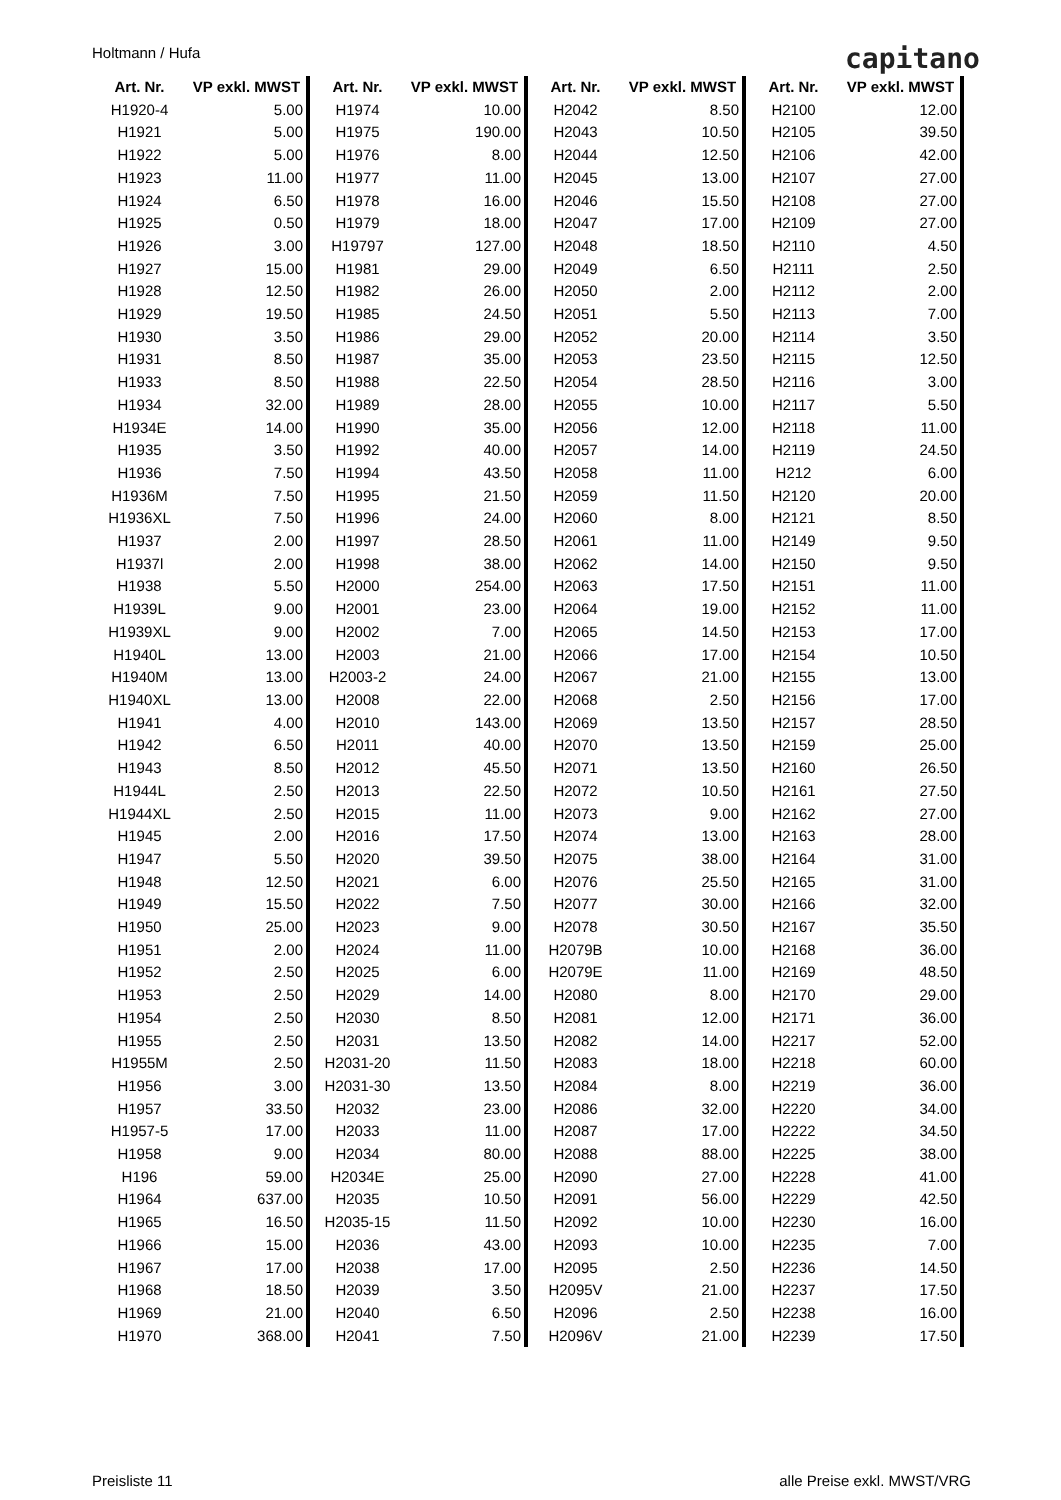Holtmann / Hufa capitano
| Art. Nr. | VP exkl. MWST |
| --- | --- |
| H1920-4 | 5.00 |
| H1921 | 5.00 |
| H1922 | 5.00 |
| H1923 | 11.00 |
| H1924 | 6.50 |
| H1925 | 0.50 |
| H1926 | 3.00 |
| H1927 | 15.00 |
| H1928 | 12.50 |
| H1929 | 19.50 |
| H1930 | 3.50 |
| H1931 | 8.50 |
| H1933 | 8.50 |
| H1934 | 32.00 |
| H1934E | 14.00 |
| H1935 | 3.50 |
| H1936 | 7.50 |
| H1936M | 7.50 |
| H1936XL | 7.50 |
| H1937 | 2.00 |
| H1937l | 2.00 |
| H1938 | 5.50 |
| H1939L | 9.00 |
| H1939XL | 9.00 |
| H1940L | 13.00 |
| H1940M | 13.00 |
| H1940XL | 13.00 |
| H1941 | 4.00 |
| H1942 | 6.50 |
| H1943 | 8.50 |
| H1944L | 2.50 |
| H1944XL | 2.50 |
| H1945 | 2.00 |
| H1947 | 5.50 |
| H1948 | 12.50 |
| H1949 | 15.50 |
| H1950 | 25.00 |
| H1951 | 2.00 |
| H1952 | 2.50 |
| H1953 | 2.50 |
| H1954 | 2.50 |
| H1955 | 2.50 |
| H1955M | 2.50 |
| H1956 | 3.00 |
| H1957 | 33.50 |
| H1957-5 | 17.00 |
| H1958 | 9.00 |
| H196 | 59.00 |
| H1964 | 637.00 |
| H1965 | 16.50 |
| H1966 | 15.00 |
| H1967 | 17.00 |
| H1968 | 18.50 |
| H1969 | 21.00 |
| H1970 | 368.00 |
| Art. Nr. | VP exkl. MWST |
| --- | --- |
| H1974 | 10.00 |
| H1975 | 190.00 |
| H1976 | 8.00 |
| H1977 | 11.00 |
| H1978 | 16.00 |
| H1979 | 18.00 |
| H19797 | 127.00 |
| H1981 | 29.00 |
| H1982 | 26.00 |
| H1985 | 24.50 |
| H1986 | 29.00 |
| H1987 | 35.00 |
| H1988 | 22.50 |
| H1989 | 28.00 |
| H1990 | 35.00 |
| H1992 | 40.00 |
| H1994 | 43.50 |
| H1995 | 21.50 |
| H1996 | 24.00 |
| H1997 | 28.50 |
| H1998 | 38.00 |
| H2000 | 254.00 |
| H2001 | 23.00 |
| H2002 | 7.00 |
| H2003 | 21.00 |
| H2003-2 | 24.00 |
| H2008 | 22.00 |
| H2010 | 143.00 |
| H2011 | 40.00 |
| H2012 | 45.50 |
| H2013 | 22.50 |
| H2015 | 11.00 |
| H2016 | 17.50 |
| H2020 | 39.50 |
| H2021 | 6.00 |
| H2022 | 7.50 |
| H2023 | 9.00 |
| H2024 | 11.00 |
| H2025 | 6.00 |
| H2029 | 14.00 |
| H2030 | 8.50 |
| H2031 | 13.50 |
| H2031-20 | 11.50 |
| H2031-30 | 13.50 |
| H2032 | 23.00 |
| H2033 | 11.00 |
| H2034 | 80.00 |
| H2034E | 25.00 |
| H2035 | 10.50 |
| H2035-15 | 11.50 |
| H2036 | 43.00 |
| H2038 | 17.00 |
| H2039 | 3.50 |
| H2040 | 6.50 |
| H2041 | 7.50 |
| Art. Nr. | VP exkl. MWST |
| --- | --- |
| H2042 | 8.50 |
| H2043 | 10.50 |
| H2044 | 12.50 |
| H2045 | 13.00 |
| H2046 | 15.50 |
| H2047 | 17.00 |
| H2048 | 18.50 |
| H2049 | 6.50 |
| H2050 | 2.00 |
| H2051 | 5.50 |
| H2052 | 20.00 |
| H2053 | 23.50 |
| H2054 | 28.50 |
| H2055 | 10.00 |
| H2056 | 12.00 |
| H2057 | 14.00 |
| H2058 | 11.00 |
| H2059 | 11.50 |
| H2060 | 8.00 |
| H2061 | 11.00 |
| H2062 | 14.00 |
| H2063 | 17.50 |
| H2064 | 19.00 |
| H2065 | 14.50 |
| H2066 | 17.00 |
| H2067 | 21.00 |
| H2068 | 2.50 |
| H2069 | 13.50 |
| H2070 | 13.50 |
| H2071 | 13.50 |
| H2072 | 10.50 |
| H2073 | 9.00 |
| H2074 | 13.00 |
| H2075 | 38.00 |
| H2076 | 25.50 |
| H2077 | 30.00 |
| H2078 | 30.50 |
| H2079B | 10.00 |
| H2079E | 11.00 |
| H2080 | 8.00 |
| H2081 | 12.00 |
| H2082 | 14.00 |
| H2083 | 18.00 |
| H2084 | 8.00 |
| H2086 | 32.00 |
| H2087 | 17.00 |
| H2088 | 88.00 |
| H2090 | 27.00 |
| H2091 | 56.00 |
| H2092 | 10.00 |
| H2093 | 10.00 |
| H2095 | 2.50 |
| H2095V | 21.00 |
| H2096 | 2.50 |
| H2096V | 21.00 |
| Art. Nr. | VP exkl. MWST |
| --- | --- |
| H2100 | 12.00 |
| H2105 | 39.50 |
| H2106 | 42.00 |
| H2107 | 27.00 |
| H2108 | 27.00 |
| H2109 | 27.00 |
| H2110 | 4.50 |
| H2111 | 2.50 |
| H2112 | 2.00 |
| H2113 | 7.00 |
| H2114 | 3.50 |
| H2115 | 12.50 |
| H2116 | 3.00 |
| H2117 | 5.50 |
| H2118 | 11.00 |
| H2119 | 24.50 |
| H212 | 6.00 |
| H2120 | 20.00 |
| H2121 | 8.50 |
| H2149 | 9.50 |
| H2150 | 9.50 |
| H2151 | 11.00 |
| H2152 | 11.00 |
| H2153 | 17.00 |
| H2154 | 10.50 |
| H2155 | 13.00 |
| H2156 | 17.00 |
| H2157 | 28.50 |
| H2159 | 25.00 |
| H2160 | 26.50 |
| H2161 | 27.50 |
| H2162 | 27.00 |
| H2163 | 28.00 |
| H2164 | 31.00 |
| H2165 | 31.00 |
| H2166 | 32.00 |
| H2167 | 35.50 |
| H2168 | 36.00 |
| H2169 | 48.50 |
| H2170 | 29.00 |
| H2171 | 36.00 |
| H2217 | 52.00 |
| H2218 | 60.00 |
| H2219 | 36.00 |
| H2220 | 34.00 |
| H2222 | 34.50 |
| H2225 | 38.00 |
| H2228 | 41.00 |
| H2229 | 42.50 |
| H2230 | 16.00 |
| H2235 | 7.00 |
| H2236 | 14.50 |
| H2237 | 17.50 |
| H2238 | 16.00 |
| H2239 | 17.50 |
Preisliste 11 alle Preise exkl. MWST/VRG